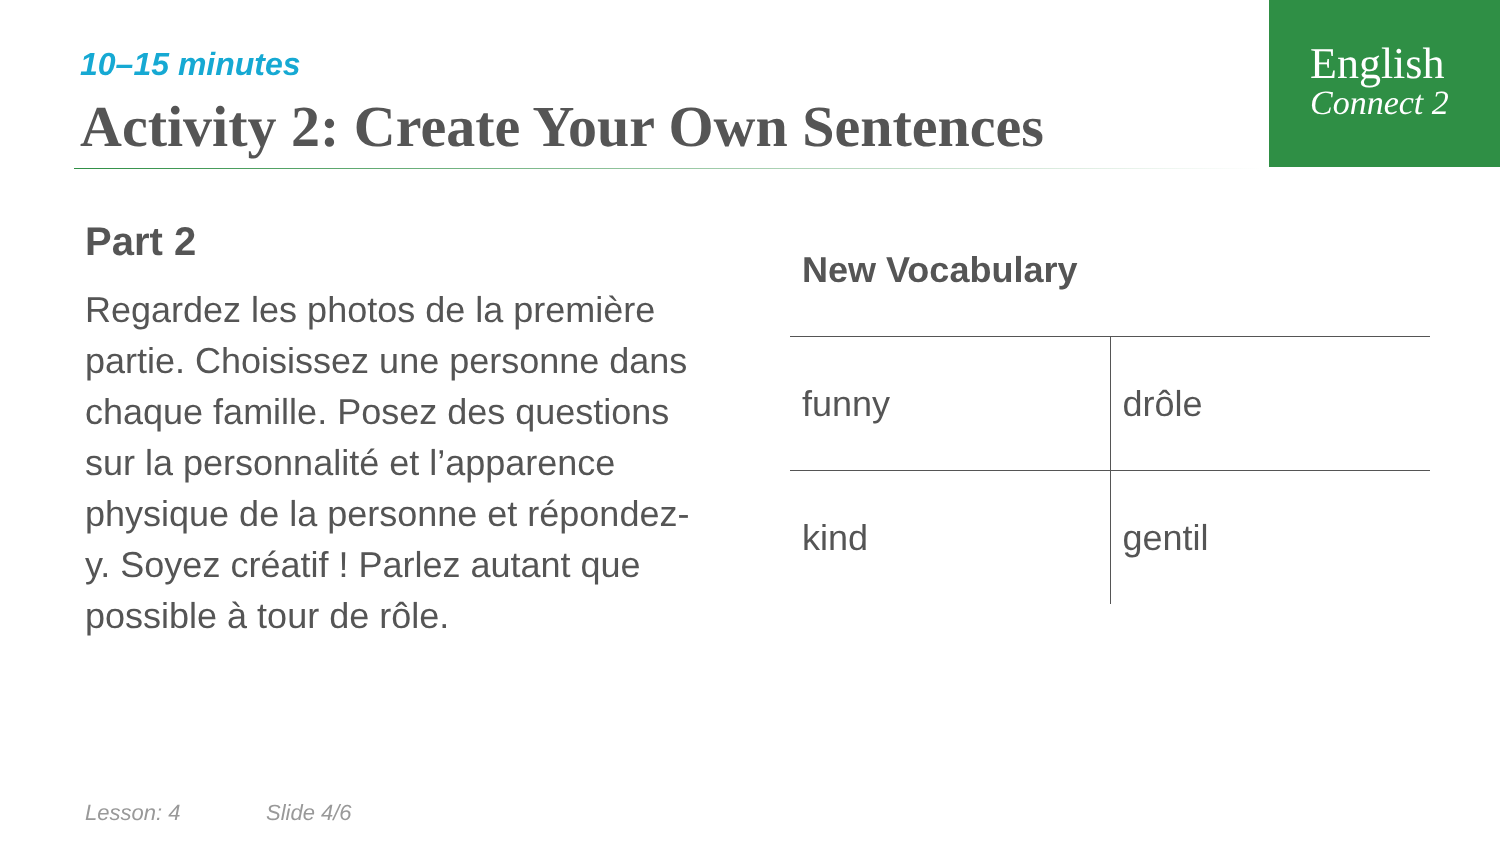English
Connect 2
10–15 minutes
Activity 2: Create Your Own Sentences
Part 2
Regardez les photos de la première partie. Choisissez une personne dans chaque famille. Posez des questions sur la personnalité et l’apparence physique de la personne et répondez- y. Soyez créatif ! Parlez autant que possible à tour de rôle.
New Vocabulary
| funny | drôle |
| kind | gentil |
Lesson: 4 Slide 4/6